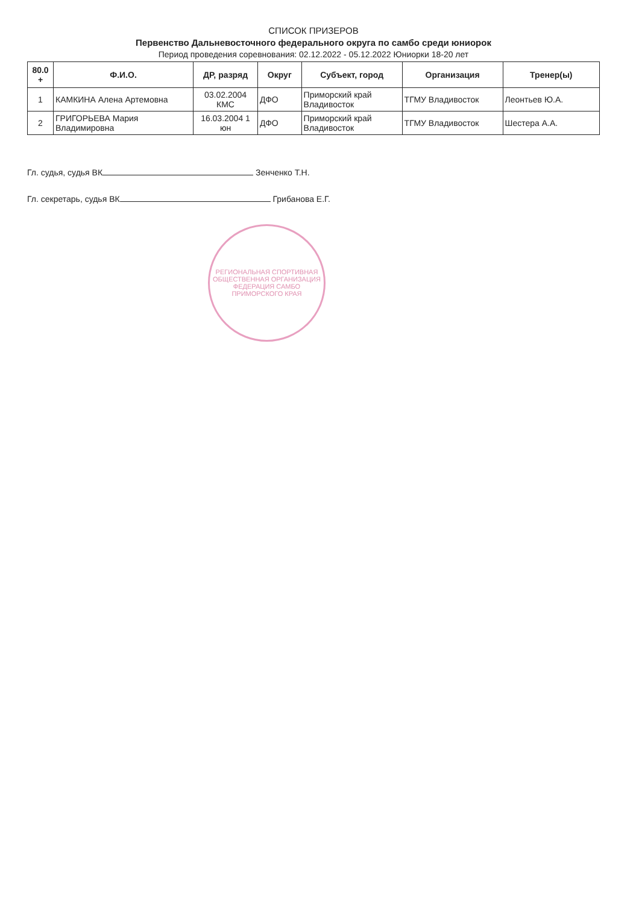СПИСОК ПРИЗЕРОВ
Первенство Дальневосточного федерального округа по самбо среди юниорок
Период проведения соревнования: 02.12.2022 - 05.12.2022 Юниорки 18-20 лет
| 80.0 + | Ф.И.О. | ДР, разряд | Округ | Субъект, город | Организация | Тренер(ы) |
| --- | --- | --- | --- | --- | --- | --- |
| 1 | КАМКИНА Алена Артемовна | 03.02.2004 КМС | ДФО | Приморский край Владивосток | ТГМУ Владивосток | Леонтьев Ю.А. |
| 2 | ГРИГОРЬЕВА Мария Владимировна | 16.03.2004 1 юн | ДФО | Приморский край Владивосток | ТГМУ Владивосток | Шестера А.А. |
Гл. судья, судья ВК Зенченко Т.Н.
Гл. секретарь, судья ВК Грибанова Е.Г.
РЕГИОНАЛЬНАЯ СПОРТИВНАЯ ОБЩЕСТВЕННАЯ ОРГАНИЗАЦИЯ ФЕДЕРАЦИЯ САМБО ПРИМОРСКОГО КРАЯ